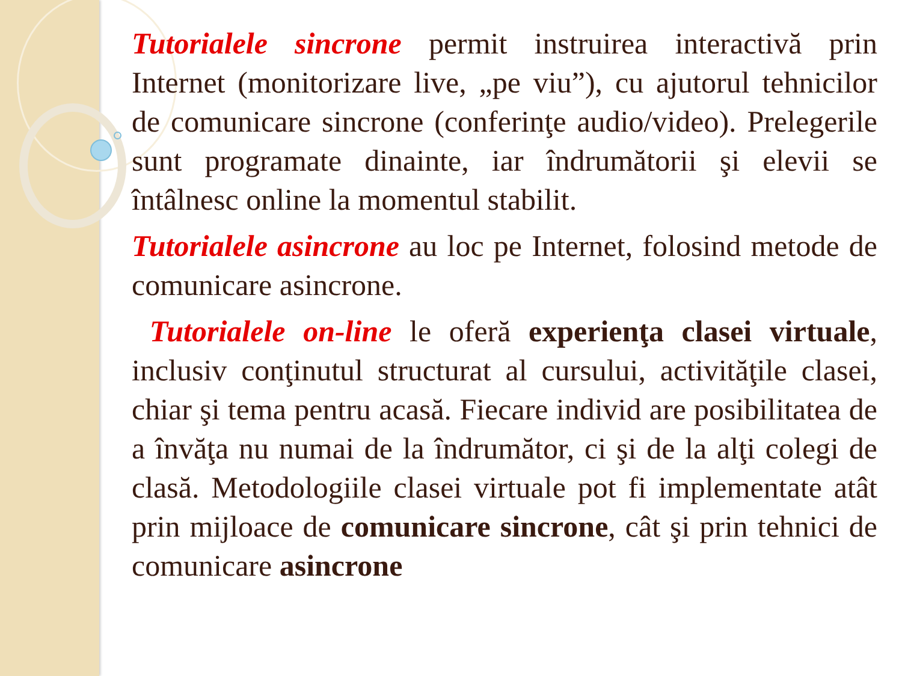Tutorialele sincrone permit instruirea interactivă prin Internet (monitorizare live, „pe viu”), cu ajutorul tehnicilor de comunicare sincrone (conferinţe audio/video). Prelegerile sunt programate dinainte, iar îndrumătorii şi elevii se întâlnesc online la momentul stabilit.
Tutorialele asincrone au loc pe Internet, folosind metode de comunicare asincrone.
Tutorialele on-line le oferă experienţa clasei virtuale, inclusiv conţinutul structurat al cursului, activităţile clasei, chiar şi tema pentru acasă. Fiecare individ are posibilitatea de a învăţa nu numai de la îndrumător, ci şi de la alţi colegi de clasă. Metodologiile clasei virtuale pot fi implementate atât prin mijloace de comunicare sincrone, cât şi prin tehnici de comunicare asincrone